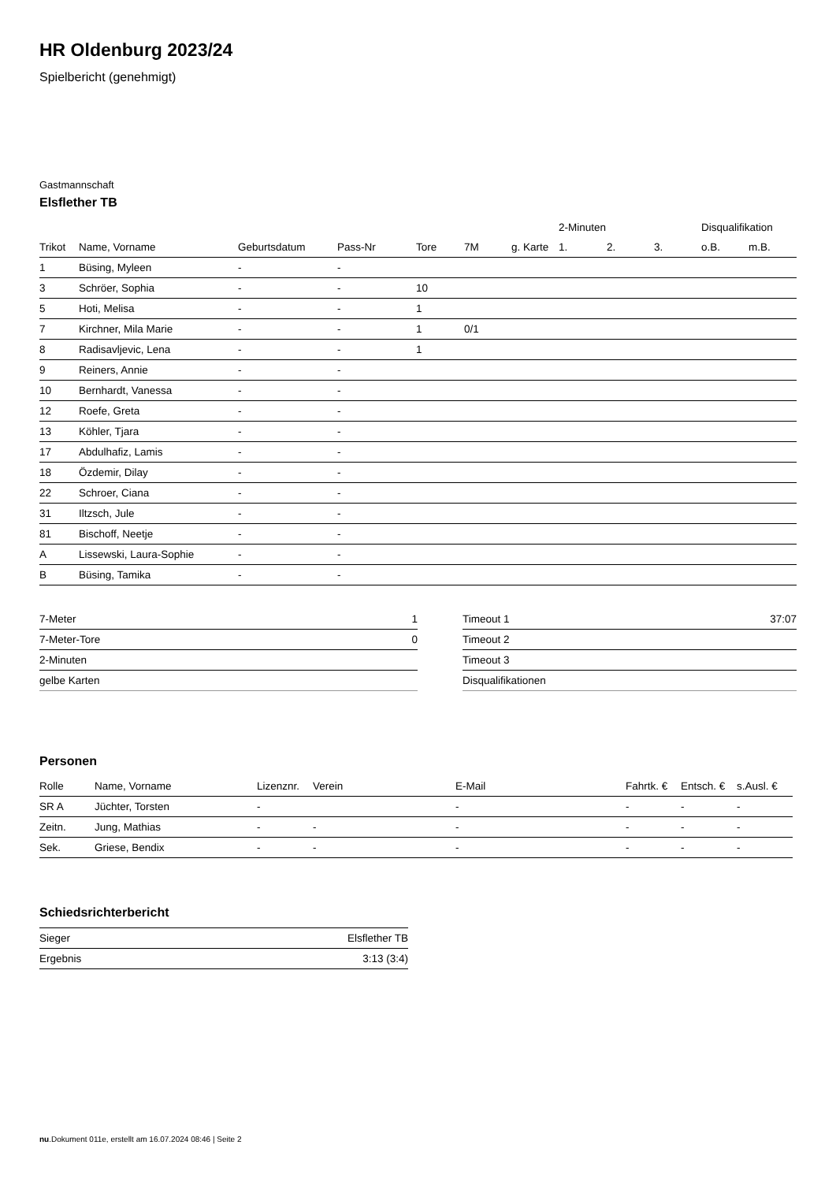HR Oldenburg 2023/24
Spielbericht (genehmigt)
Gastmannschaft
Elsflether TB
| | | | | | | | 2-Minuten | | | Disqualifikation | |
| --- | --- | --- | --- | --- | --- | --- | --- | --- | --- | --- | --- |
| Trikot | Name, Vorname | Geburtsdatum | Pass-Nr | Tore | 7M | g. Karte | 1. | 2. | 3. | o.B. | m.B. |
| 1 | Büsing, Myleen | - | - | | | | | | | | |
| 3 | Schröer, Sophia | - | - | 10 | | | | | | | |
| 5 | Hoti, Melisa | - | - | 1 | | | | | | | |
| 7 | Kirchner, Mila Marie | - | - | 1 | 0/1 | | | | | | |
| 8 | Radisavljevic, Lena | - | - | 1 | | | | | | | |
| 9 | Reiners, Annie | - | - | | | | | | | | |
| 10 | Bernhardt, Vanessa | - | - | | | | | | | | |
| 12 | Roefe, Greta | - | - | | | | | | | | |
| 13 | Köhler, Tjara | - | - | | | | | | | | |
| 17 | Abdulhafiz, Lamis | - | - | | | | | | | | |
| 18 | Özdemir, Dilay | - | - | | | | | | | | |
| 22 | Schroer, Ciana | - | - | | | | | | | | |
| 31 | Iltzsch, Jule | - | - | | | | | | | | |
| 81 | Bischoff, Neetje | - | - | | | | | | | | |
| A | Lissewski, Laura-Sophie | - | - | | | | | | | | |
| B | Büsing, Tamika | - | - | | | | | | | | |
| 7-Meter | 1 |
| 7-Meter-Tore | 0 |
| 2-Minuten | |
| gelbe Karten | |
| Timeout 1 | 37:07 |
| Timeout 2 | |
| Timeout 3 | |
| Disqualifikationen | |
Personen
| Rolle | Name, Vorname | Lizenznr. | Verein | E-Mail | Fahrtk. € | Entsch. € | s.Ausl. € |
| --- | --- | --- | --- | --- | --- | --- | --- |
| SR A | Jüchter, Torsten | - | | - | - | - | - |
| Zeitn. | Jung, Mathias | - | - | - | - | - | - |
| Sek. | Griese, Bendix | - | - | - | - | - | - |
Schiedsrichterbericht
| Sieger | Elsflether TB |
| Ergebnis | 3:13 (3:4) |
nu.Dokument 011e, erstellt am 16.07.2024 08:46 | Seite 2